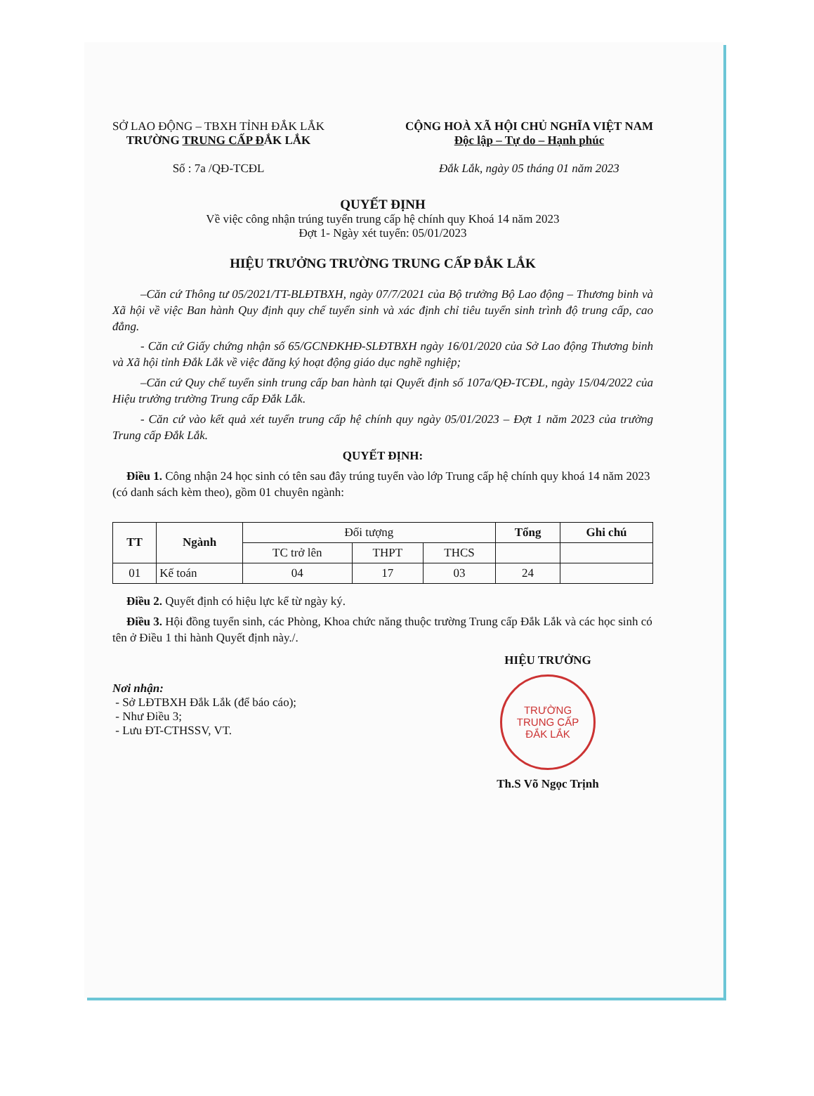SỞ LAO ĐỘNG – TBXH TỈNH ĐẮK LẮK
TRƯỜNG TRUNG CẤP ĐẮK LẮK
Số : 7a /QĐ-TCĐL
CỘNG HOÀ XÃ HỘI CHỦ NGHĨA VIỆT NAM
Độc lập – Tự do – Hạnh phúc
Đắk Lắk, ngày 05 tháng 01 năm 2023
QUYẾT ĐỊNH
Về việc công nhận trúng tuyển trung cấp hệ chính quy Khoá 14 năm 2023
Đợt 1- Ngày xét tuyển: 05/01/2023
HIỆU TRƯỞNG TRƯỜNG TRUNG CẤP ĐẮK LẮK
–Căn cứ Thông tư 05/2021/TT-BLĐTBXH, ngày 07/7/2021 của Bộ trưởng Bộ Lao động – Thương binh và Xã hội về việc Ban hành Quy định quy chế tuyển sinh và xác định chỉ tiêu tuyển sinh trình độ trung cấp, cao đẳng.
- Căn cứ Giấy chứng nhận số 65/GCNĐKHĐ-SLĐTBXH ngày 16/01/2020 của Sở Lao động Thương binh và Xã hội tỉnh Đắk Lắk về việc đăng ký hoạt động giáo dục nghề nghiệp;
–Căn cứ Quy chế tuyển sinh trung cấp ban hành tại Quyết định số 107a/QĐ-TCĐL, ngày 15/04/2022 của Hiệu trưởng trường Trung cấp Đắk Lắk.
- Căn cứ vào kết quả xét tuyển trung cấp hệ chính quy ngày 05/01/2023 – Đợt 1 năm 2023 của trường Trung cấp Đắk Lắk.
QUYẾT ĐỊNH:
Điều 1. Công nhận 24 học sinh có tên sau đây trúng tuyển vào lớp Trung cấp hệ chính quy khoá 14 năm 2023 (có danh sách kèm theo), gồm 01 chuyên ngành:
| TT | Ngành | Đối tượng | | | Tổng | Ghi chú |
| | | TC trở lên | THPT | THCS | | |
| 01 | Kế toán | 04 | 17 | 03 | 24 | |
Điều 2. Quyết định có hiệu lực kể từ ngày ký.
Điều 3. Hội đồng tuyển sinh, các Phòng, Khoa chức năng thuộc trường Trung cấp Đắk Lắk và các học sinh có tên ở Điều 1 thi hành Quyết định này./.
Nơi nhận:
- Sở LĐTBXH Đắk Lắk (để báo cáo);
- Như Điều 3;
- Lưu ĐT-CTHSSV, VT.
HIỆU TRƯỞNG
TRƯỜNG
TRUNG CẤP
ĐẮK LẮK
Th.S Võ Ngọc Trịnh